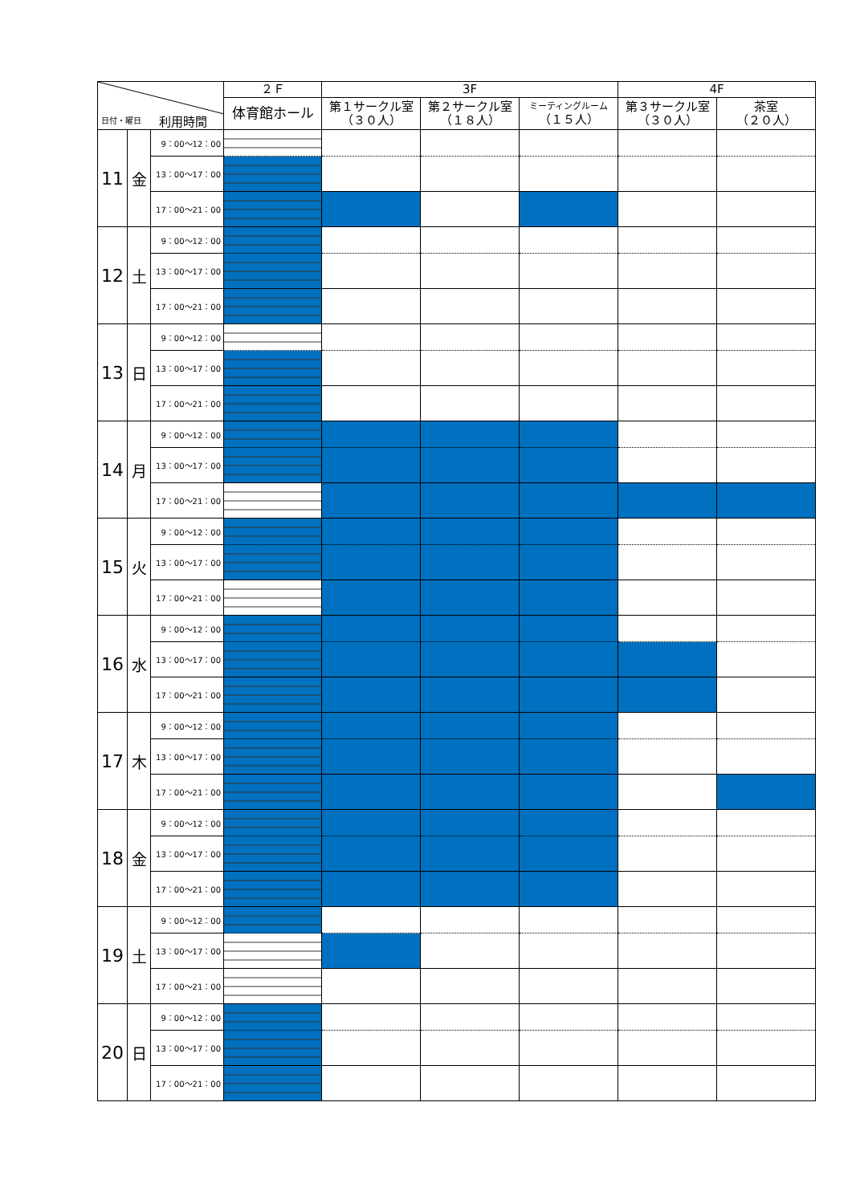| 日付・曜日 利用時間 | | | ２Ｆ | 3F | | | 4F | |
| --- | --- | --- | --- | --- | --- | --- | --- | --- |
| | | | 体育館ホール | 第１サークル室 （３０人） | 第２サークル室 （１８人） | ミーティングルーム （１５人） | 第３サークル室 （３０人） | 茶室 （２０人） |
| 11 | 金 | 9：00～12：00 | | | | | | |
| | | 13：00～17：00 | | | | | | |
| | | 17：00～21：00 | | | | | | |
| 12 | 土 | 9：00～12：00 | | | | | | |
| | | 13：00～17：00 | | | | | | |
| | | 17：00～21：00 | | | | | | |
| 13 | 日 | 9：00～12：00 | | | | | | |
| | | 13：00～17：00 | | | | | | |
| | | 17：00～21：00 | | | | | | |
| 14 | 月 | 9：00～12：00 | | | | | | |
| | | 13：00～17：00 | | | | | | |
| | | 17：00～21：00 | | | | | | |
| 15 | 火 | 9：00～12：00 | | | | | | |
| | | 13：00～17：00 | | | | | | |
| | | 17：00～21：00 | | | | | | |
| 16 | 水 | 9：00～12：00 | | | | | | |
| | | 13：00～17：00 | | | | | | |
| | | 17：00～21：00 | | | | | | |
| 17 | 木 | 9：00～12：00 | | | | | | |
| | | 13：00～17：00 | | | | | | |
| | | 17：00～21：00 | | | | | | |
| 18 | 金 | 9：00～12：00 | | | | | | |
| | | 13：00～17：00 | | | | | | |
| | | 17：00～21：00 | | | | | | |
| 19 | 土 | 9：00～12：00 | | | | | | |
| | | 13：00～17：00 | | | | | | |
| | | 17：00～21：00 | | | | | | |
| 20 | 日 | 9：00～12：00 | | | | | | |
| | | 13：00～17：00 | | | | | | |
| | | 17：00～21：00 | | | | | | |